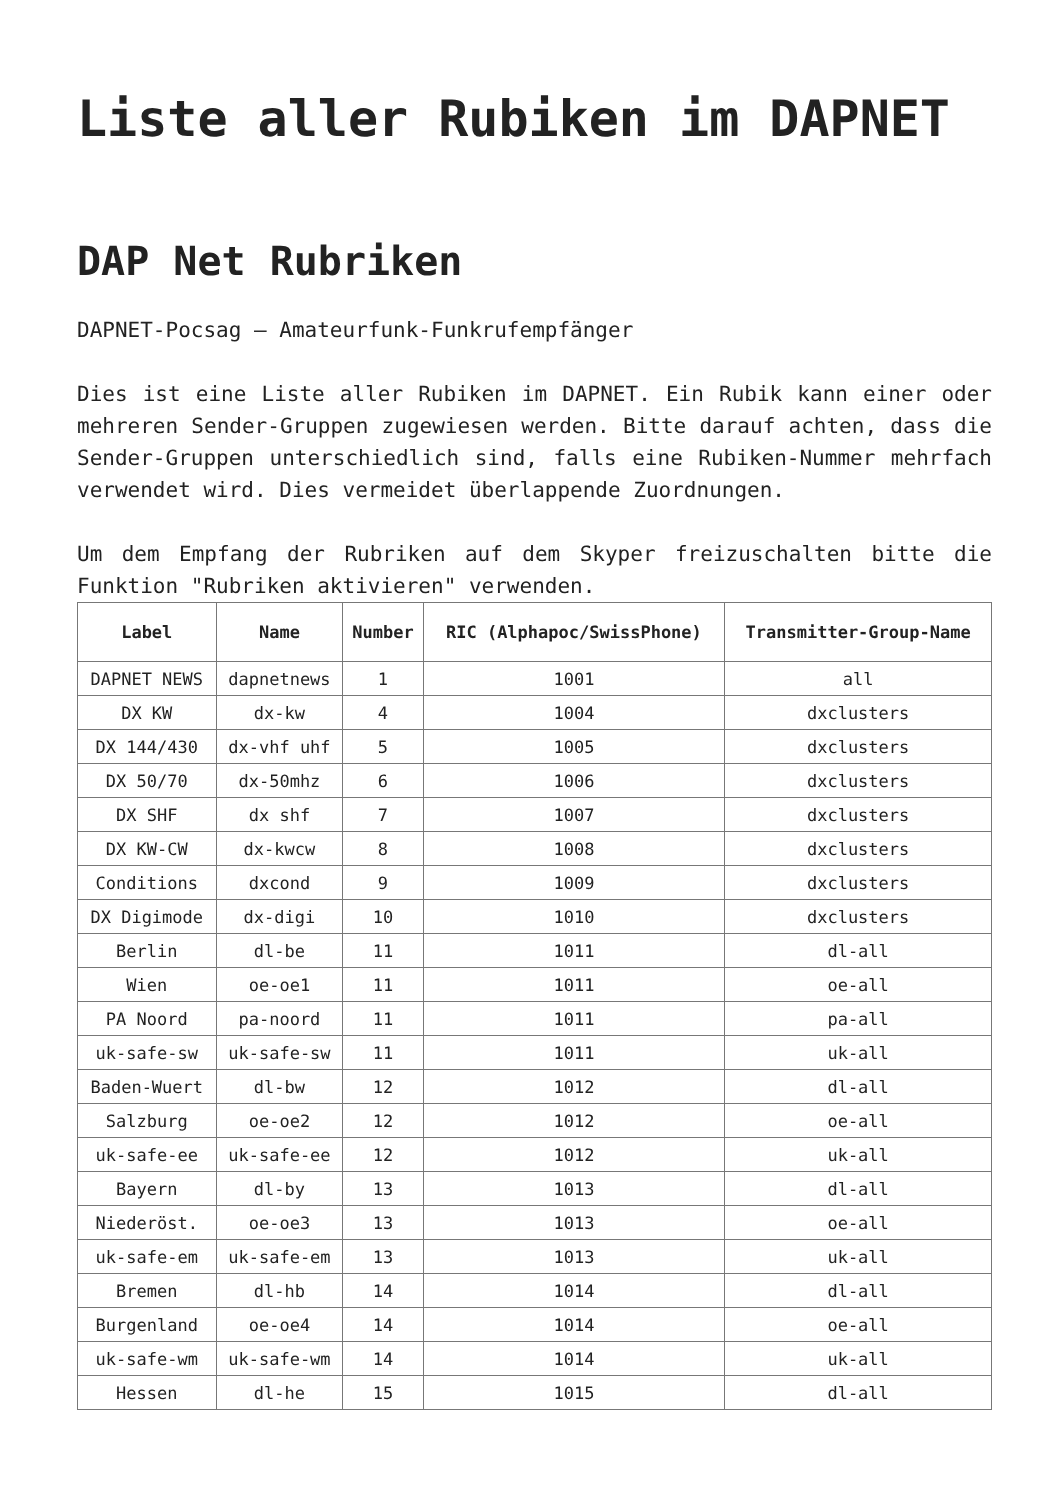Liste aller Rubiken im DAPNET
DAP Net Rubriken
DAPNET-Pocsag – Amateurfunk-Funkrufempfänger
Dies ist eine Liste aller Rubiken im DAPNET. Ein Rubik kann einer oder mehreren Sender-Gruppen zugewiesen werden. Bitte darauf achten, dass die Sender-Gruppen unterschiedlich sind, falls eine Rubiken-Nummer mehrfach verwendet wird. Dies vermeidet überlappende Zuordnungen.
Um dem Empfang der Rubriken auf dem Skyper freizuschalten bitte die Funktion "Rubriken aktivieren" verwenden.
| Label | Name | Number | RIC (Alphapoc/SwissPhone) | Transmitter-Group-Name |
| --- | --- | --- | --- | --- |
| DAPNET NEWS | dapnetnews | 1 | 1001 | all |
| DX KW | dx-kw | 4 | 1004 | dxclusters |
| DX 144/430 | dx-vhf uhf | 5 | 1005 | dxclusters |
| DX 50/70 | dx-50mhz | 6 | 1006 | dxclusters |
| DX SHF | dx shf | 7 | 1007 | dxclusters |
| DX KW-CW | dx-kwcw | 8 | 1008 | dxclusters |
| Conditions | dxcond | 9 | 1009 | dxclusters |
| DX Digimode | dx-digi | 10 | 1010 | dxclusters |
| Berlin | dl-be | 11 | 1011 | dl-all |
| Wien | oe-oe1 | 11 | 1011 | oe-all |
| PA Noord | pa-noord | 11 | 1011 | pa-all |
| uk-safe-sw | uk-safe-sw | 11 | 1011 | uk-all |
| Baden-Wuert | dl-bw | 12 | 1012 | dl-all |
| Salzburg | oe-oe2 | 12 | 1012 | oe-all |
| uk-safe-ee | uk-safe-ee | 12 | 1012 | uk-all |
| Bayern | dl-by | 13 | 1013 | dl-all |
| Niederöst. | oe-oe3 | 13 | 1013 | oe-all |
| uk-safe-em | uk-safe-em | 13 | 1013 | uk-all |
| Bremen | dl-hb | 14 | 1014 | dl-all |
| Burgenland | oe-oe4 | 14 | 1014 | oe-all |
| uk-safe-wm | uk-safe-wm | 14 | 1014 | uk-all |
| Hessen | dl-he | 15 | 1015 | dl-all |